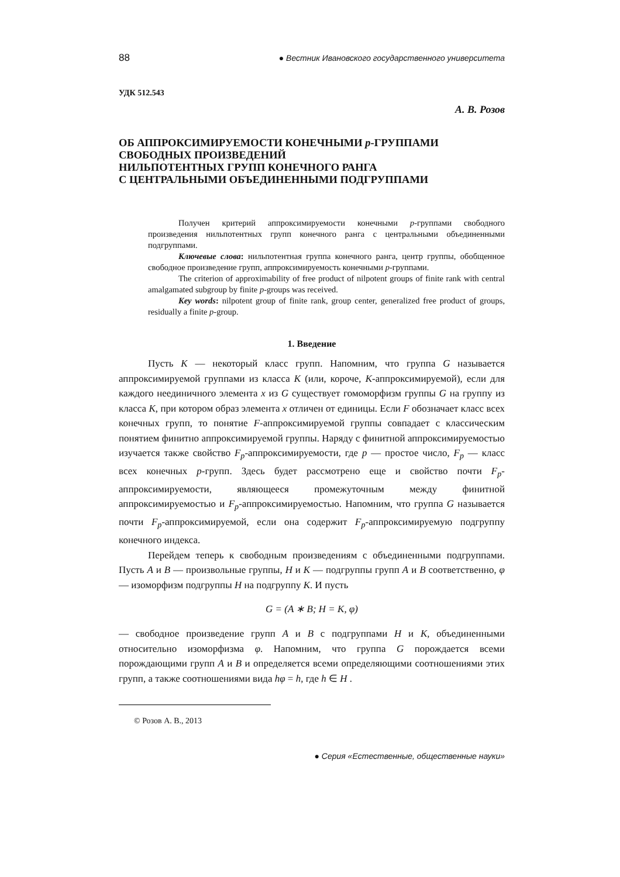88 ● Вестник Ивановского государственного университета
УДК 512.543
А. В. Розов
ОБ АППРОКСИМИРУЕМОСТИ КОНЕЧНЫМИ p-ГРУППАМИ
СВОБОДНЫХ ПРОИЗВЕДЕНИЙ
НИЛЬПОТЕНТНЫХ ГРУПП КОНЕЧНОГО РАНГА
С ЦЕНТРАЛЬНЫМИ ОБЪЕДИНЕННЫМИ ПОДГРУППАМИ
Получен критерий аппроксимируемости конечными p-группами свободного произведения нильпотентных групп конечного ранга с центральными объединенными подгруппами.
Ключевые слова: нильпотентная группа конечного ранга, центр группы, обобщенное свободное произведение групп, аппроксимируемость конечными p-группами.
The criterion of approximability of free product of nilpotent groups of finite rank with central amalgamated subgroup by finite p-groups was received.
Key words: nilpotent group of finite rank, group center, generalized free product of groups, residually a finite p-group.
1. Введение
Пусть K — некоторый класс групп. Напомним, что группа G называется аппроксимируемой группами из класса K (или, короче, K-аппроксимируемой), если для каждого неединичного элемента x из G существует гомоморфизм группы G на группу из класса K, при котором образ элемента x отличен от единицы. Если F обозначает класс всех конечных групп, то понятие F-аппроксимируемой группы совпадает с классическим понятием финитно аппроксимируемой группы. Наряду с финитной аппроксимируемостью изучается также свойство F<sub>p</sub>-аппроксимируемости, где p — простое число, F<sub>p</sub> — класс всех конечных p-групп. Здесь будет рассмотрено еще и свойство почти F<sub>p</sub>-аппроксимируемости, являющееся промежуточным между финитной аппроксимируемостью и F<sub>p</sub>-аппроксимируемостью. Напомним, что группа G называется почти F<sub>p</sub>-аппроксимируемой, если она содержит F<sub>p</sub>-аппроксимируемую подгруппу конечного индекса.
Перейдем теперь к свободным произведениям с объединенными подгруппами. Пусть A и B — произвольные группы, H и K — подгруппы групп A и B соответственно, φ — изоморфизм подгруппы H на подгруппу K. И пусть
G = (A ∗ B; H = K, φ)
— свободное произведение групп A и B с подгруппами H и K, объединенными относительно изоморфизма φ. Напомним, что группа G порождается всеми порождающими групп A и B и определяется всеми определяющими соотношениями этих групп, а также соотношениями вида hφ = h, где h ∈ H .
© Розов А. В., 2013
● Серия «Естественные, общественные науки»